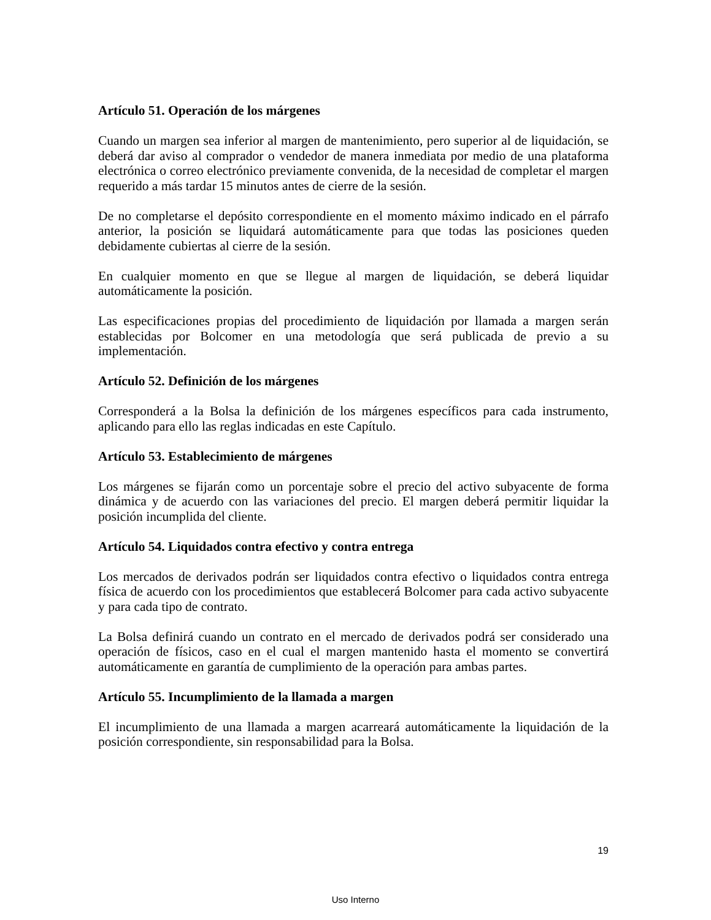Artículo 51. Operación de los márgenes
Cuando un margen sea inferior al margen de mantenimiento, pero superior al de liquidación, se deberá dar aviso al comprador o vendedor de manera inmediata por medio de una plataforma electrónica o correo electrónico previamente convenida, de la necesidad de completar el margen requerido a más tardar 15 minutos antes de cierre de la sesión.
De no completarse el depósito correspondiente en el momento máximo indicado en el párrafo anterior, la posición se liquidará automáticamente para que todas las posiciones queden debidamente cubiertas al cierre de la sesión.
En cualquier momento en que se llegue al margen de liquidación, se deberá liquidar automáticamente la posición.
Las especificaciones propias del procedimiento de liquidación por llamada a margen serán establecidas por Bolcomer en una metodología que será publicada de previo a su implementación.
Artículo 52. Definición de los márgenes
Corresponderá a la Bolsa la definición de los márgenes específicos para cada instrumento, aplicando para ello las reglas indicadas en este Capítulo.
Artículo 53. Establecimiento de márgenes
Los márgenes se fijarán como un porcentaje sobre el precio del activo subyacente de forma dinámica y de acuerdo con las variaciones del precio. El margen deberá permitir liquidar la posición incumplida del cliente.
Artículo 54. Liquidados contra efectivo y contra entrega
Los mercados de derivados podrán ser liquidados contra efectivo o liquidados contra entrega física de acuerdo con los procedimientos que establecerá Bolcomer para cada activo subyacente y para cada tipo de contrato.
La Bolsa definirá cuando un contrato en el mercado de derivados podrá ser considerado una operación de físicos, caso en el cual el margen mantenido hasta el momento se convertirá automáticamente en garantía de cumplimiento de la operación para ambas partes.
Artículo 55. Incumplimiento de la llamada a margen
El incumplimiento de una llamada a margen acarreará automáticamente la liquidación de la posición correspondiente, sin responsabilidad para la Bolsa.
19
Uso Interno